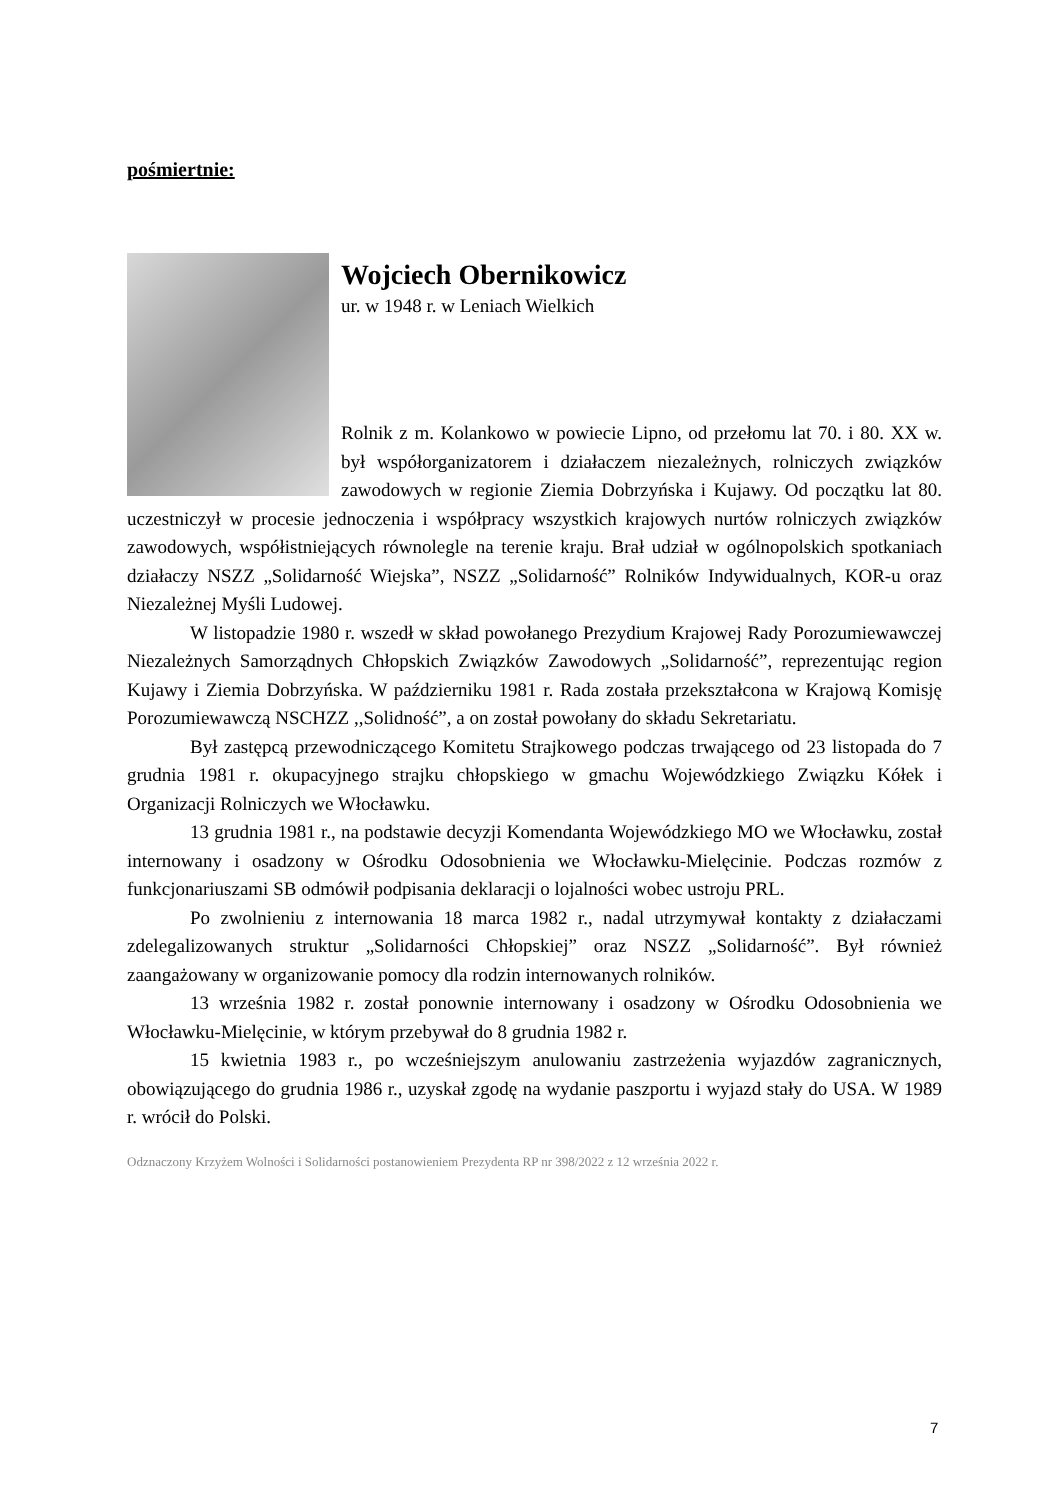pośmiertnie:
Wojciech Obernikowicz
ur. w 1948 r. w Leniach Wielkich
Rolnik z m. Kolankowo w powiecie Lipno, od przełomu lat 70. i 80. XX w. był współorganizatorem i działaczem niezależnych, rolniczych związków zawodowych w regionie Ziemia Dobrzyńska i Kujawy. Od początku lat 80. uczestniczył w procesie jednoczenia i współpracy wszystkich krajowych nurtów rolniczych związków zawodowych, współistniejących równolegle na terenie kraju. Brał udział w ogólnopolskich spotkaniach działaczy NSZZ „Solidarność Wiejska”, NSZZ „Solidarność” Rolników Indywidualnych, KOR-u oraz Niezależnej Myśli Ludowej.
W listopadzie 1980 r. wszedł w skład powołanego Prezydium Krajowej Rady Porozumiewawczej Niezależnych Samorządnych Chłopskich Związków Zawodowych „Solidarność”, reprezentując region Kujawy i Ziemia Dobrzyńska. W październiku 1981 r. Rada została przekształcona w Krajową Komisję Porozumiewawczą NSCHZZ ,,Solidność”, a on został powołany do składu Sekretariatu.
Był zastępcą przewodniczącego Komitetu Strajkowego podczas trwającego od 23 listopada do 7 grudnia 1981 r. okupacyjnego strajku chłopskiego w gmachu Wojewódzkiego Związku Kółek i Organizacji Rolniczych we Włocławku.
13 grudnia 1981 r., na podstawie decyzji Komendanta Wojewódzkiego MO we Włocławku, został internowany i osadzony w Ośrodku Odosobnienia we Włocławku-Mielęcinie. Podczas rozmów z funkcjonariuszami SB odmówił podpisania deklaracji o lojalności wobec ustroju PRL.
Po zwolnieniu z internowania 18 marca 1982 r., nadal utrzymywał kontakty z działaczami zdelegalizowanych struktur „Solidarności Chłopskiej” oraz NSZZ „Solidarność”. Był również zaangażowany w organizowanie pomocy dla rodzin internowanych rolników.
13 września 1982 r. został ponownie internowany i osadzony w Ośrodku Odosobnienia we Włocławku-Mielęcinie, w którym przebywał do 8 grudnia 1982 r.
15 kwietnia 1983 r., po wcześniejszym anulowaniu zastrzeżenia wyjazdów zagranicznych, obowiązującego do grudnia 1986 r., uzyskał zgodę na wydanie paszportu i wyjazd stały do USA. W 1989 r. wrócił do Polski.
Odznaczony Krzyżem Wolności i Solidarności postanowieniem Prezydenta RP nr 398/2022 z 12 września 2022 r.
7